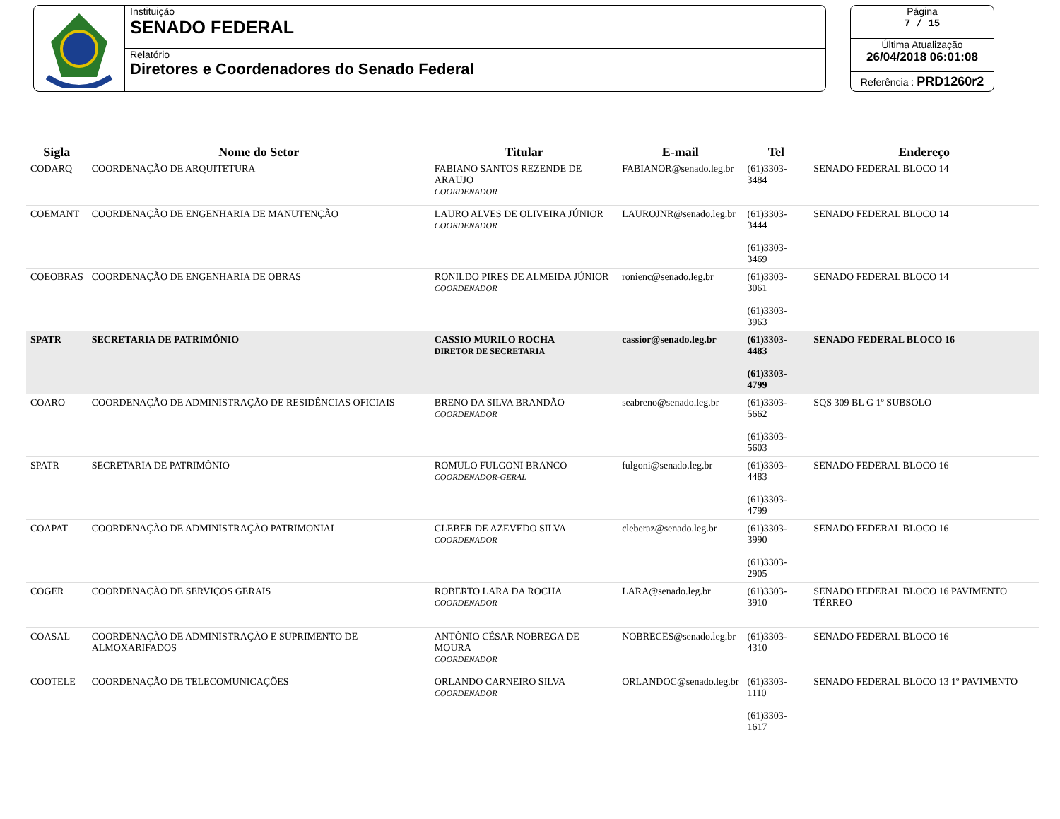Instituição
SENADO FEDERAL
Relatório
Diretores e Coordenadores do Senado Federal
Página
7 / 15
Última Atualização
26/04/2018 06:01:08
Referência : PRD1260r2
| Sigla | Nome do Setor | Titular | E-mail | Tel | Endereço |
| --- | --- | --- | --- | --- | --- |
| CODARQ | COORDENAÇÃO DE ARQUITETURA | FABIANO SANTOS REZENDE DE ARAUJO COORDENADOR | FABIANOR@senado.leg.br | (61)3303-3484 | SENADO FEDERAL BLOCO 14 |
| COEMANT | COORDENAÇÃO DE ENGENHARIA DE MANUTENÇÃO | LAURO ALVES DE OLIVEIRA JÚNIOR COORDENADOR | LAUROJNR@senado.leg.br | (61)3303-3444 (61)3303-3469 | SENADO FEDERAL BLOCO 14 |
| COEOBRAS | COORDENAÇÃO DE ENGENHARIA DE OBRAS | RONILDO PIRES DE ALMEIDA JÚNIOR COORDENADOR | ronienc@senado.leg.br | (61)3303-3061 (61)3303-3963 | SENADO FEDERAL BLOCO 14 |
| SPATR | SECRETARIA DE PATRIMÔNIO | CASSIO MURILO ROCHA DIRETOR DE SECRETARIA | cassior@senado.leg.br | (61)3303-4483 (61)3303-4799 | SENADO FEDERAL BLOCO 16 |
| COARO | COORDENAÇÃO DE ADMINISTRAÇÃO DE RESIDÊNCIAS OFICIAIS | BRENO DA SILVA BRANDÃO COORDENADOR | seabreno@senado.leg.br | (61)3303-5662 (61)3303-5603 | SQS 309 BL G 1º SUBSOLO |
| SPATR | SECRETARIA DE PATRIMÔNIO | ROMULO FULGONI BRANCO COORDENADOR-GERAL | fulgoni@senado.leg.br | (61)3303-4483 (61)3303-4799 | SENADO FEDERAL BLOCO 16 |
| COAPAT | COORDENAÇÃO DE ADMINISTRAÇÃO PATRIMONIAL | CLEBER DE AZEVEDO SILVA COORDENADOR | cleberaz@senado.leg.br | (61)3303-3990 (61)3303-2905 | SENADO FEDERAL BLOCO 16 |
| COGER | COORDENAÇÃO DE SERVIÇOS GERAIS | ROBERTO LARA DA ROCHA COORDENADOR | LARA@senado.leg.br | (61)3303-3910 | SENADO FEDERAL BLOCO 16 PAVIMENTO TÉRREO |
| COASAL | COORDENAÇÃO DE ADMINISTRAÇÃO E SUPRIMENTO DE ALMOXARIFADOS | ANTÔNIO CÉSAR NOBREGA DE MOURA COORDENADOR | NOBRECES@senado.leg.br | (61)3303-4310 | SENADO FEDERAL BLOCO 16 |
| COOTELE | COORDENAÇÃO DE TELECOMUNICAÇÕES | ORLANDO CARNEIRO SILVA COORDENADOR | ORLANDOC@senado.leg.br | (61)3303-1110 (61)3303-1617 | SENADO FEDERAL BLOCO 13 1º PAVIMENTO |